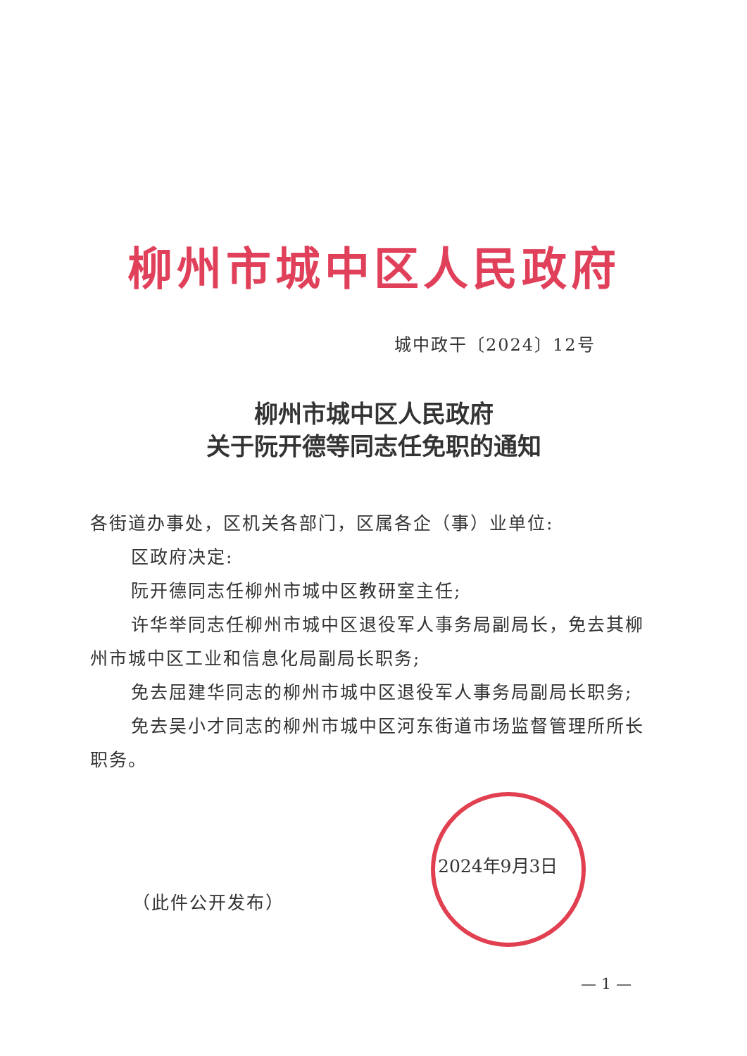柳州市城中区人民政府
城中政干〔2024〕12号
柳州市城中区人民政府
关于阮开德等同志任免职的通知
各街道办事处，区机关各部门，区属各企（事）业单位:
区政府决定:
阮开德同志任柳州市城中区教研室主任;
许华举同志任柳州市城中区退役军人事务局副局长，免去其柳州市城中区工业和信息化局副局长职务;
免去屈建华同志的柳州市城中区退役军人事务局副局长职务;
免去吴小才同志的柳州市城中区河东街道市场监督管理所所长职务。
2024年9月3日
（此件公开发布）
— 1 —